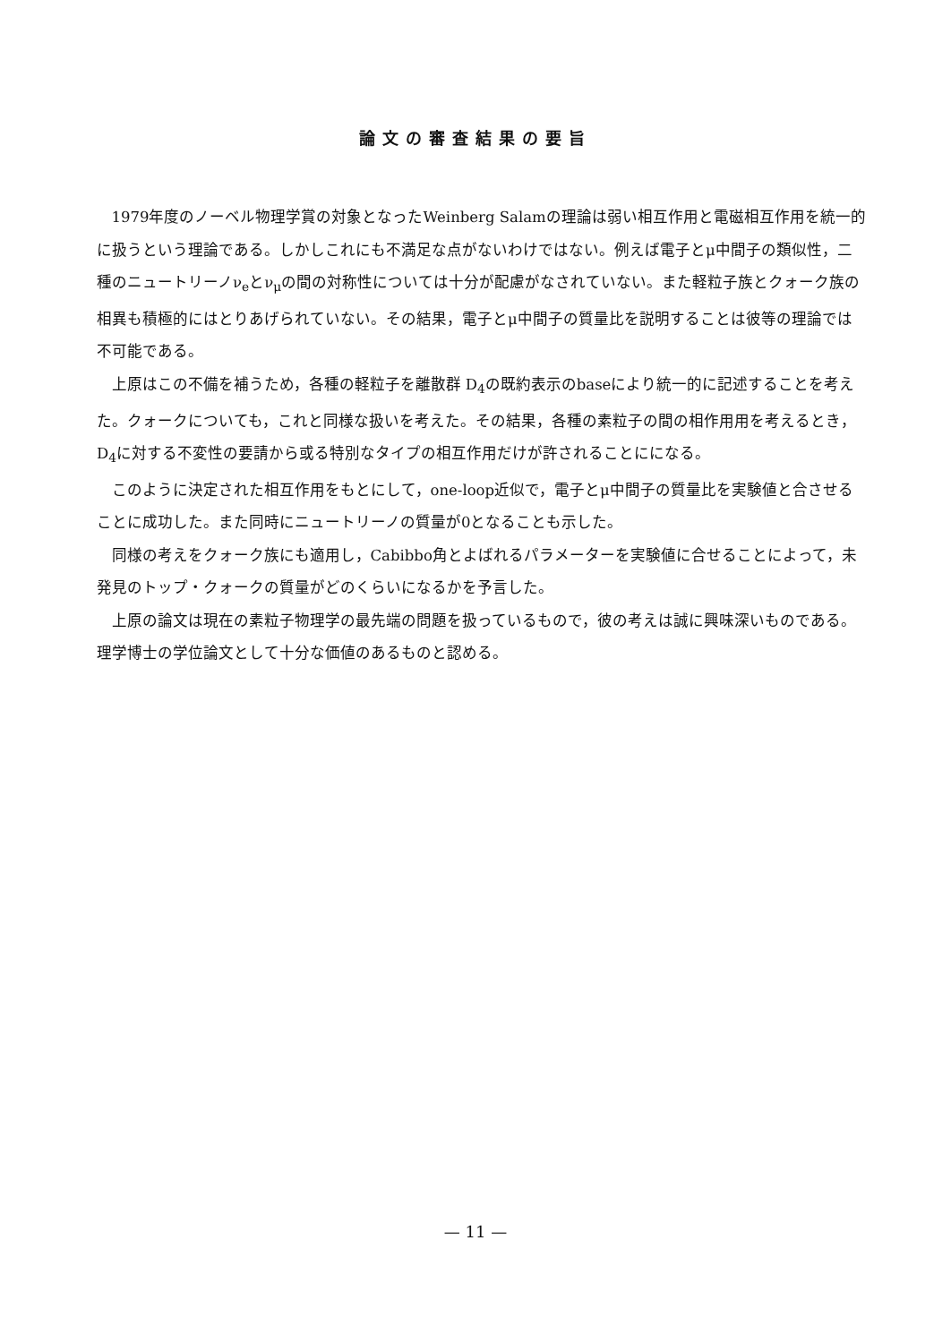論文の審査結果の要旨
1979年度のノーベル物理学賞の対象となったWeinberg Salamの理論は弱い相互作用と電磁相互作用を統一的に扱うという理論である。しかしこれにも不満足な点がないわけではない。例えば電子とμ中間子の類似性，二種のニュートリーノν<sub>e</sub>とν<sub>μ</sub>の間の対称性については十分が配慮がなされていない。また軽粒子族とクォーク族の相異も積極的にはとりあげられていない。その結果，電子とμ中間子の質量比を説明することは彼等の理論では不可能である。
上原はこの不備を補うため，各種の軽粒子を離散群 D<sub>4</sub>の既約表示のbaseにより統一的に記述することを考えた。クォークについても，これと同様な扱いを考えた。その結果，各種の素粒子の間の相作用用を考えるとき，D<sub>4</sub>に対する不変性の要請から或る特別なタイプの相互作用だけが許されることにになる。
このように決定された相互作用をもとにして，one-loop近似で，電子とμ中間子の質量比を実験値と合させることに成功した。また同時にニュートリーノの質量が0となることも示した。
同様の考えをクォーク族にも適用し，Cabibbo角とよばれるパラメーターを実験値に合せることによって，未発見のトップ・クォークの質量がどのくらいになるかを予言した。
上原の論文は現在の素粒子物理学の最先端の問題を扱っているもので，彼の考えは誠に興味深いものである。理学博士の学位論文として十分な価値のあるものと認める。
— 11 —